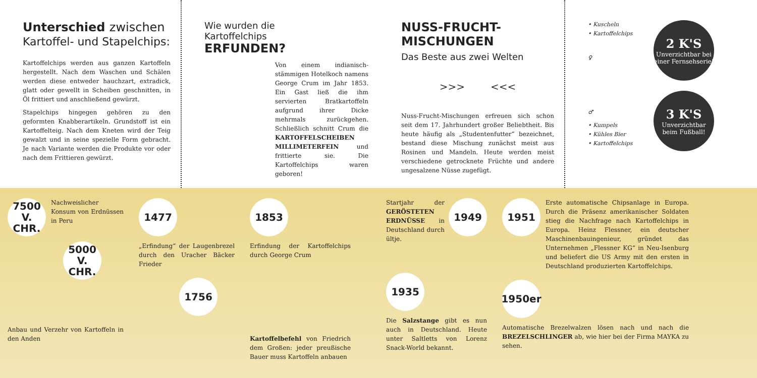Unterschied zwischen
Kartoffel- und Stapelchips:
Kartoffelchips werden aus ganzen Kartoffeln hergestellt. Nach dem Waschen und Schälen werden diese entweder hauchzart, extradick, glatt oder gewellt in Scheiben geschnitten, in Öl frittiert und anschließend gewürzt.
Stapelchips hingegen gehören zu den geformten Knabberartikeln. Grundstoff ist ein Kartoffelteig. Nach dem Kneten wird der Teig gewalzt und in seine spezielle Form gebracht. Je nach Variante werden die Produkte vor oder nach dem Frittieren gewürzt.
Wie wurden die
Kartoffelchips
ERFUNDEN?
Von einem indianisch-stämmigen Hotelkoch namens George Crum im Jahr 1853. Ein Gast ließ die ihm servierten Bratkartoffeln aufgrund ihrer Dicke mehrmals zurückgehen. Schließlich schnitt Crum die KARTOFFELSCHEIBEN MILLIMETERFEIN und frittierte sie. Die Kartoffelchips waren geboren!
NUSS-FRUCHT-MISCHUNGEN
Das Beste aus zwei Welten
>>> <<<
Nuss-Frucht-Mischungen erfreuen sich schon seit dem 17. Jahrhundert großer Beliebtheit. Bis heute häufig als „Studentenfutter“ bezeichnet, bestand diese Mischung zunächst meist aus Rosinen und Mandeln. Heute werden meist verschiedene getrocknete Früchte und andere ungesalzene Nüsse zugefügt.
• Kuscheln
• Kartoffelchips
♀
♂
• Kumpels
• Kühles Bier
• Kartoffelchips
2 K'S
Unverzichtbar bei einer Fernsehserie!
3 K'S
Unverzichtbar beim Fußball!
7500
V. CHR.
Nachweislicher Konsum von Erdnüssen in Peru
5000
V. CHR.
Anbau und Verzehr von Kartoffeln in den Anden
1477
„Erfindung“ der Laugenbrezel durch den Uracher Bäcker Frieder
1756
1853
Erfindung der Kartoffelchips durch George Crum
Kartoffelbefehl von Friedrich dem Großen: jeder preußische Bauer muss Kartoffeln anbauen
Startjahr der GERÖSTETEN ERDNÜSSE in Deutschland durch ültje.
1949
1935
Die Salzstange gibt es nun auch in Deutschland. Heute unter Saltletts von Lorenz Snack-World bekannt.
1951
Erste automatische Chipsanlage in Europa. Durch die Präsenz amerikanischer Soldaten stieg die Nachfrage nach Kartoffelchips in Europa. Heinz Flessner, ein deutscher Maschinenbauingenieur, gründet das Unternehmen „Flessner KG“ in Neu-Isenburg und beliefert die US Army mit den ersten in Deutschland produzierten Kartoffelchips.
1950er
Automatische Brezelwalzen lösen nach und nach die BREZELSCHLINGER ab, wie hier bei der Firma MAYKA zu sehen.